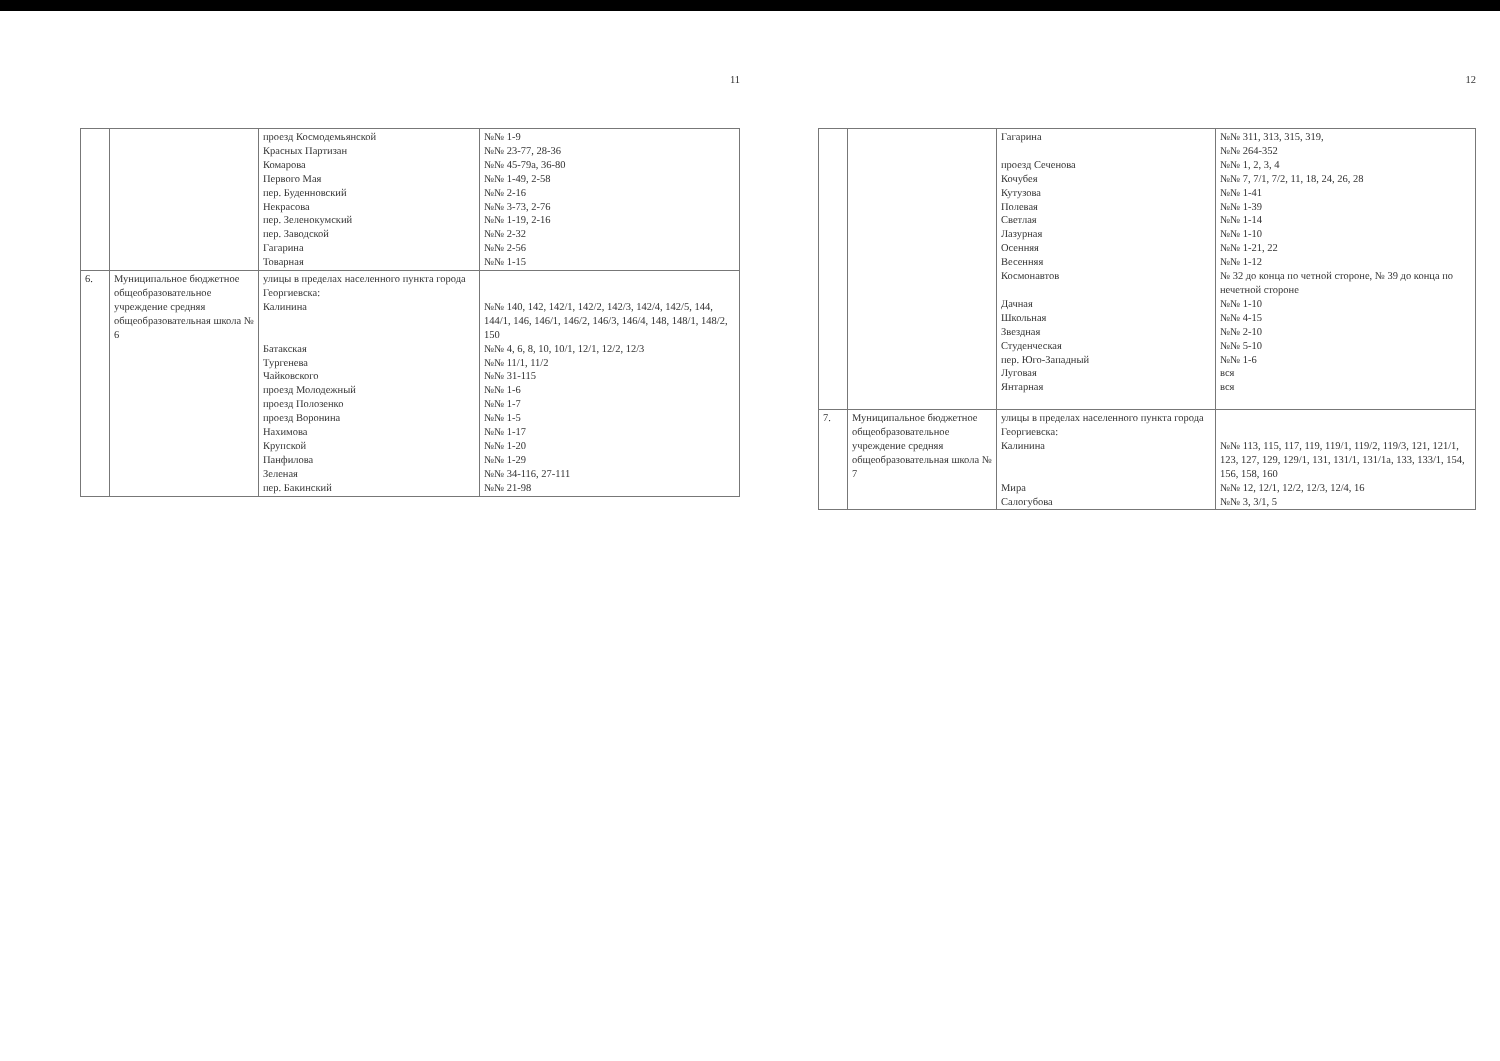11
| | | проезд Космодемьянской Красных Партизан Комарова Первого Мая пер. Буденновский Некрасова пер. Зеленокумский пер. Заводской Гагарина Товарная | №№ 1-9 №№ 23-77, 28-36 №№ 45-79а, 36-80 №№ 1-49, 2-58 №№ 2-16 №№ 3-73, 2-76 №№ 1-19, 2-16 №№ 2-32 №№ 2-56 №№ 1-15 |
| 6. | Муниципальное бюджетное общеобразовательное учреждение средняя общеобразовательная школа № 6 | улицы в пределах населенного пункта города Георгиевска: Калинина Батакская Тургенева Чайковского проезд Молодежный проезд Полозенко проезд Воронина Нахимова Крупской Панфилова Зеленая пер. Бакинский | №№ 140, 142, 142/1, 142/2, 142/3, 142/4, 142/5, 144, 144/1, 146, 146/1, 146/2, 146/3, 146/4, 148, 148/1, 148/2, 150 №№ 4, 6, 8, 10, 10/1, 12/1, 12/2, 12/3 №№ 11/1, 11/2 №№ 31-115 №№ 1-6 №№ 1-7 №№ 1-5 №№ 1-17 №№ 1-20 №№ 1-29 №№ 34-116, 27-111 №№ 21-98 |
12
| | | Гагарина проезд Сеченова Кочубея Кутузова Полевая Светлая Лазурная Осенняя Весенняя Космонавтов Дачная Школьная Звездная Студенческая пер. Юго-Западный Луговая Янтарная | №№ 311, 313, 315, 319, №№ 264-352 №№ 1, 2, 3, 4 №№ 7, 7/1, 7/2, 11, 18, 24, 26, 28 №№ 1-41 №№ 1-39 №№ 1-14 №№ 1-10 №№ 1-21, 22 №№ 1-12 № 32 до конца по четной стороне, № 39 до конца по нечетной стороне №№ 1-10 №№ 4-15 №№ 2-10 №№ 5-10 №№ 1-6 вся вся |
| 7. | Муниципальное бюджетное общеобразовательное учреждение средняя общеобразовательная школа № 7 | улицы в пределах населенного пункта города Георгиевска: Калинина Мира Салогубова | №№ 113, 115, 117, 119, 119/1, 119/2, 119/3, 121, 121/1, 123, 127, 129, 129/1, 131, 131/1, 131/1а, 133, 133/1, 154, 156, 158, 160 №№ 12, 12/1, 12/2, 12/3, 12/4, 16 №№ 3, 3/1, 5 |